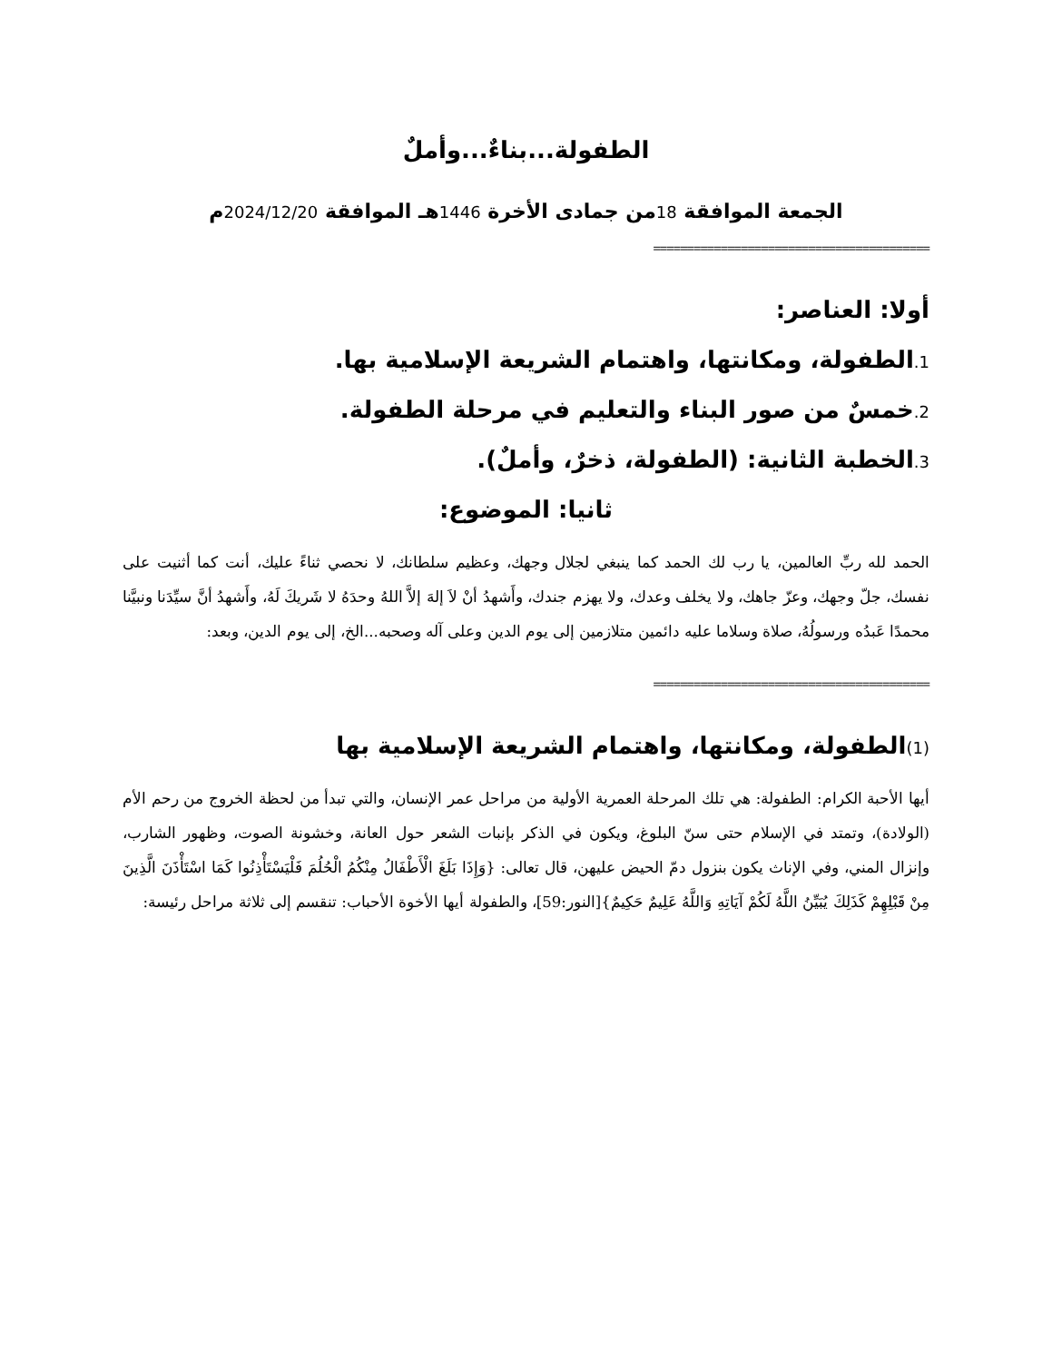الطفولة...بناءٌ...وأملٌ
الجمعة الموافقة 18من جمادى الأخرة 1446هـ الموافقة 2024/12/20م
=========================================
أولا: العناصر:
1. الطفولة، ومكانتها، واهتمام الشريعة الإسلامية بها.
2. خمسٌ من صور البناء والتعليم في مرحلة الطفولة.
3. الخطبة الثانية: (الطفولة، ذخرٌ، وأملٌ).
ثانيا: الموضوع:
الحمد لله ربِّ العالمين، يا رب لك الحمد كما ينبغي لجلال وجهك، وعظيم سلطانك، لا نحصي ثناءً عليك، أنت كما أثنيت على نفسك، جلّ وجهك، وعزّ جاهك، ولا يخلف وعدك، ولا يهزم جندك، وأَشهدُ أنْ لاَ إلهَ إلاَّ اللهُ وحدَهُ لا شَريكَ لَهُ، وأَشهدُ أنَّ سيِّدَنا ونبيَّنا محمدًا عَبدُه ورسولُهُ، صلاة وسلاما عليه دائمين متلازمين إلى يوم الدين وعلى آله وصحبه...الخ، إلى يوم الدين، وبعد:
=========================================
(1) الطفولة، ومكانتها، واهتمام الشريعة الإسلامية بها
أيها الأحبة الكرام: الطفولة: هي تلك المرحلة العمرية الأولية من مراحل عمر الإنسان، والتي تبدأ من لحظة الخروج من رحم الأم (الولادة)، وتمتد في الإسلام حتى سنّ البلوغ، ويكون في الذكر بإنبات الشعر حول العانة، وخشونة الصوت، وظهور الشارب، وإنزال المني، وفي الإناث يكون بنزول دمّ الحيض عليهن، قال تعالى: {وَإِذَا بَلَغَ الْأَطْفَالُ مِنْكُمُ الْحُلُمَ فَلْيَسْتَأْذِنُوا كَمَا اسْتَأْذَنَ الَّذِينَ مِنْ قَبْلِهِمْ كَذَلِكَ يُبَيِّنُ اللَّهُ لَكُمْ آيَاتِهِ وَاللَّهُ عَلِيمٌ حَكِيمٌ}[النور:59]، والطفولة أيها الأخوة الأحباب: تنقسم إلى ثلاثة مراحل رئيسة: